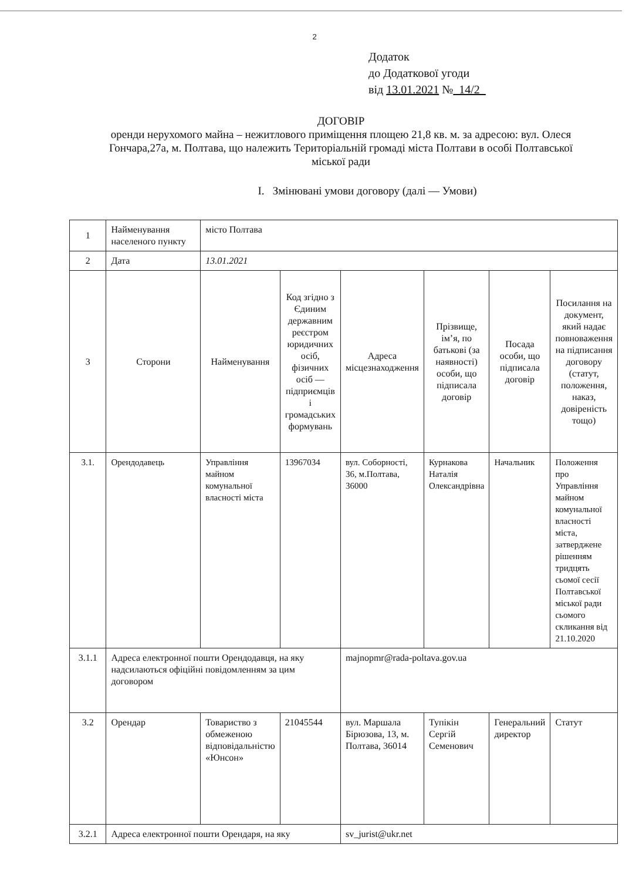2
Додаток
до Додаткової угоди
від 13.01.2021 № 14/2
ДОГОВІР
оренди нерухомого майна – нежитлового приміщення площею 21,8 кв. м. за адресою: вул. Олеся Гончара,27а, м. Полтава, що належить Територіальній громаді міста Полтави в особі Полтавської міської ради
I. Змінювані умови договору (далі — Умови)
| 1 | Найменування населеного пункту | місто Полтава | | | | | |
| 2 | Дата | 13.01.2021 | | | | | |
| 3 | Сторони | Найменування | Код згідно з Єдиним державним реєстром юридичних осіб, фізичних осіб — підприємців і громадських формувань | Адреса місцезнаходження | Прізвище, ім’я, по батькові (за наявності) особи, що підписала договір | Посада особи, що підписала договір | Посилання на документ, який надає повноваження на підписання договору (статут, положення, наказ, довіреність тощо) |
| 3.1. | Орендодавець | Управління майном комунальної власності міста | 13967034 | вул. Соборності, 36, м.Полтава, 36000 | Курнакова Наталія Олександрівна | Начальник | Положення про Управління майном комунальної власності міста, затверджене рішенням тридцять сьомої сесії Полтавської міської ради сьомого скликання від 21.10.2020 |
| 3.1.1 | Адреса електронної пошти Орендодавця, на яку надсилаються офіційні повідомленням за цим договором | | | majnopmr@rada-poltava.gov.ua | | | |
| 3.2 | Орендар | Товариство з обмеженою відповідальністю «Юнсон» | 21045544 | вул. Маршала Бірюзова, 13, м. Полтава, 36014 | Тупікін Сергій Семенович | Генеральний директор | Статут |
| 3.2.1 | Адреса електронної пошти Орендаря, на яку | | | sv_jurist@ukr.net | | | |